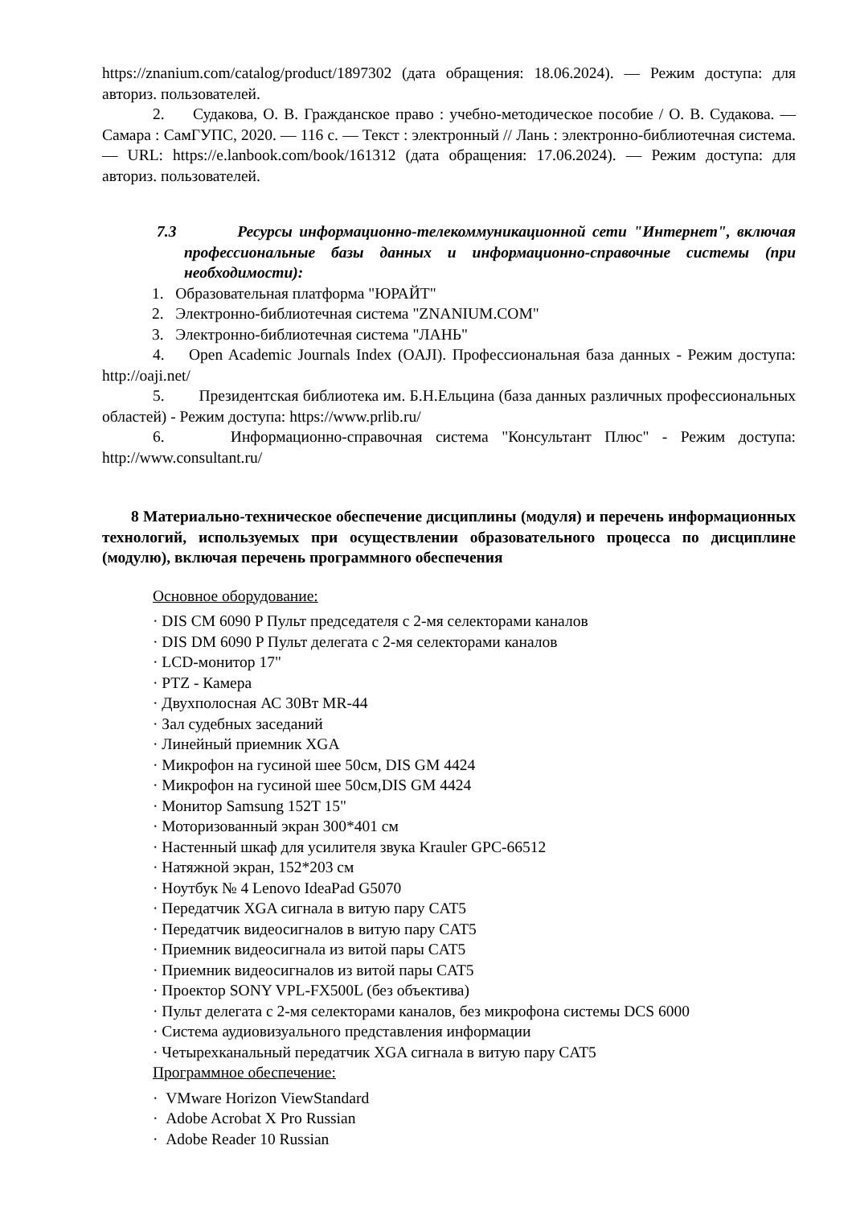https://znanium.com/catalog/product/1897302 (дата обращения: 18.06.2024). — Режим доступа: для авториз. пользователей.
2. Судакова, О. В. Гражданское право : учебно-методическое пособие / О. В. Судакова. — Самара : СамГУПС, 2020. — 116 с. — Текст : электронный // Лань : электронно-библиотечная система. — URL: https://e.lanbook.com/book/161312 (дата обращения: 17.06.2024). — Режим доступа: для авториз. пользователей.
7.3 Ресурсы информационно-телекоммуникационной сети "Интернет", включая профессиональные базы данных и информационно-справочные системы (при необходимости):
1. Образовательная платформа "ЮРАЙТ"
2. Электронно-библиотечная система "ZNANIUM.COM"
3. Электронно-библиотечная система "ЛАНЬ"
4. Open Academic Journals Index (OAJI). Профессиональная база данных - Режим доступа: http://oaji.net/
5. Президентская библиотека им. Б.Н.Ельцина (база данных различных профессиональных областей) - Режим доступа: https://www.prlib.ru/
6. Информационно-справочная система "Консультант Плюс" - Режим доступа: http://www.consultant.ru/
8 Материально-техническое обеспечение дисциплины (модуля) и перечень информационных технологий, используемых при осуществлении образовательного процесса по дисциплине (модулю), включая перечень программного обеспечения
Основное оборудование:
· DIS CM 6090 P Пульт председателя с 2-мя селекторами каналов
· DIS DM 6090 P Пульт делегата с 2-мя селекторами каналов
· LCD-монитор 17"
· PTZ - Камера
· Двухполосная АС 30Вт MR-44
· Зал судебных заседаний
· Линейный приемник XGA
· Микрофон на гусиной шее 50см, DIS GM 4424
· Микрофон на гусиной шее 50см,DIS GM 4424
· Монитор Samsung 152T 15"
· Моторизованный экран 300*401 см
· Настенный шкаф для усилителя звука Krauler GPC-66512
· Натяжной экран, 152*203 см
· Ноутбук № 4 Lenovo IdeaPad G5070
· Передатчик XGA сигнала в витую пару CAT5
· Передатчик видеосигналов в витую пару CAT5
· Приемник видеосигнала из витой пары CAT5
· Приемник видеосигналов из витой пары CAT5
· Проектор SONY VPL-FX500L (без объектива)
· Пульт делегата с 2-мя селекторами каналов, без микрофона системы DCS 6000
· Система аудиовизуального представления информации
· Четырехканальный передатчик XGA сигнала в витую пару CAT5
Программное обеспечение:
· VMware Horizon ViewStandard
· Adobe Acrobat X Pro Russian
· Adobe Reader 10 Russian